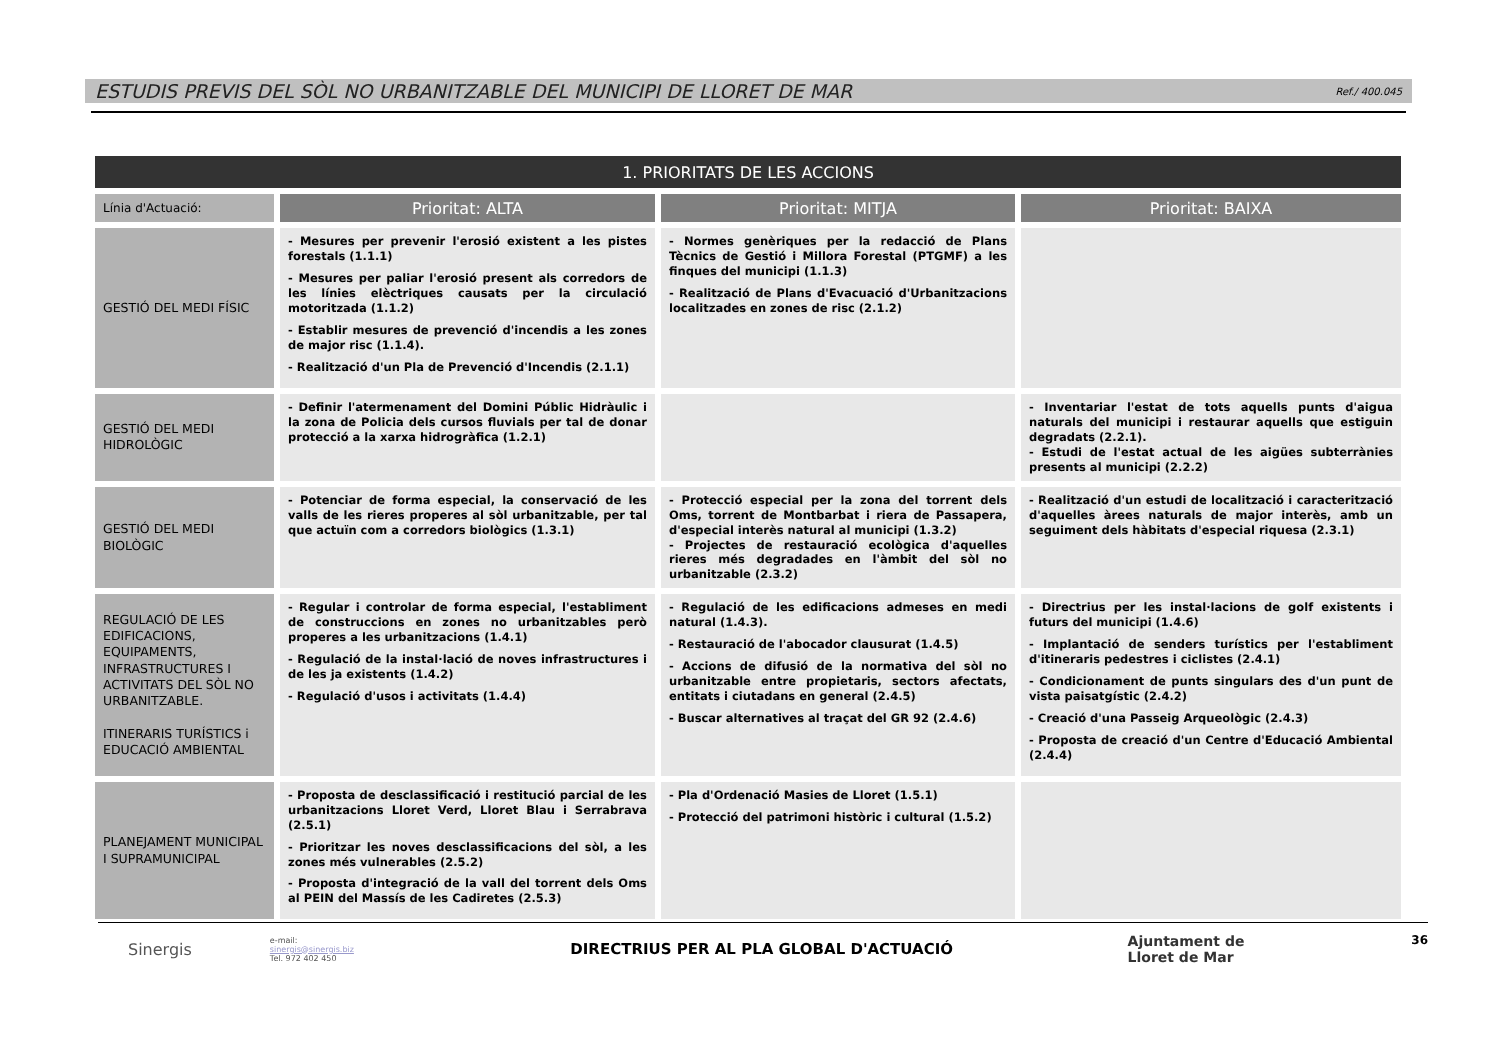ESTUDIS PREVIS DEL SÒL NO URBANITZABLE DEL MUNICIPI DE LLORET DE MAR
Ref./ 400.045
| 1. PRIORITATS DE LES ACCIONS | | | |
| --- | --- | --- | --- |
| Línia d'Actuació: | Prioritat: ALTA | Prioritat: MITJA | Prioritat: BAIXA |
| GESTIÓ DEL MEDI FÍSIC | - Mesures per prevenir l'erosió existent a les pistes forestals (1.1.1) - Mesures per paliar l'erosió present als corredors de les línies elèctriques causats per la circulació motoritzada (1.1.2) - Establir mesures de prevenció d'incendis a les zones de major risc (1.1.4). - Realització d'un Pla de Prevenció d'Incendis (2.1.1) | - Normes genèriques per la redacció de Plans Tècnics de Gestió i Millora Forestal (PTGMF) a les finques del municipi (1.1.3) - Realització de Plans d'Evacuació d'Urbanitzacions localitzades en zones de risc (2.1.2) | |
| GESTIÓ DEL MEDI HIDROLÒGIC | - Definir l'atermenament del Domini Públic Hidràulic i la zona de Policia dels cursos fluvials per tal de donar protecció a la xarxa hidrogràfica (1.2.1) | | - Inventariar l'estat de tots aquells punts d'aigua naturals del municipi i restaurar aquells que estiguin degradats (2.2.1). - Estudi de l'estat actual de les aigües subterrànies presents al municipi (2.2.2) |
| GESTIÓ DEL MEDI BIOLÒGIC | - Potenciar de forma especial, la conservació de les valls de les rieres properes al sòl urbanitzable, per tal que actuïn com a corredors biològics (1.3.1) | - Protecció especial per la zona del torrent dels Oms, torrent de Montbarbat i riera de Passapera, d'especial interès natural al municipi (1.3.2) - Projectes de restauració ecològica d'aquelles rieres més degradades en l'àmbit del sòl no urbanitzable (2.3.2) | - Realització d'un estudi de localització i caracterització d'aquelles àrees naturals de major interès, amb un seguiment dels hàbitats d'especial riquesa (2.3.1) |
| REGULACIÓ DE LES EDIFICACIONS, EQUIPAMENTS, INFRASTRUCTURES I ACTIVITATS DEL SÒL NO URBANITZABLE. ITINERARIS TURÍSTICS i EDUCACIÓ AMBIENTAL | - Regular i controlar de forma especial, l'establiment de construccions en zones no urbanitzables però properes a les urbanitzacions (1.4.1) - Regulació de la instal·lació de noves infrastructures i de les ja existents (1.4.2) - Regulació d'usos i activitats (1.4.4) | - Regulació de les edificacions admeses en medi natural (1.4.3). - Restauració de l'abocador clausurat (1.4.5) - Accions de difusió de la normativa del sòl no urbanitzable entre propietaris, sectors afectats, entitats i ciutadans en general (2.4.5) - Buscar alternatives al traçat del GR 92 (2.4.6) | - Directrius per les instal·lacions de golf existents i futurs del municipi (1.4.6) - Implantació de senders turístics per l'establiment d'itineraris pedestres i ciclistes (2.4.1) - Condicionament de punts singulars des d'un punt de vista paisatgístic (2.4.2) - Creació d'una Passeig Arqueològic (2.4.3) - Proposta de creació d'un Centre d'Educació Ambiental (2.4.4) |
| PLANEJAMENT MUNICIPAL I SUPRAMUNICIPAL | - Proposta de desclassificació i restitució parcial de les urbanitzacions Lloret Verd, Lloret Blau i Serrabrava (2.5.1) - Prioritzar les noves desclassificacions del sòl, a les zones més vulnerables (2.5.2) - Proposta d'integració de la vall del torrent dels Oms al PEIN del Massís de les Cadiretes (2.5.3) | - Pla d'Ordenació Masies de Lloret (1.5.1) - Protecció del patrimoni històric i cultural (1.5.2) | |
Sinergis
e-mail:
sinergis@sinergis.biz
Tel. 972 402 450
DIRECTRIUS PER AL PLA GLOBAL D'ACTUACIÓ
Ajuntament de
Lloret de Mar
36